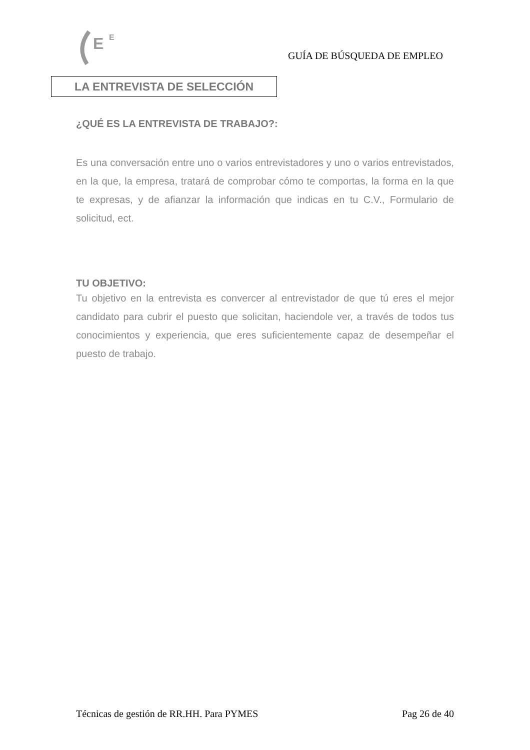E
E
GUÍA DE BÚSQUEDA DE EMPLEO
LA ENTREVISTA DE SELECCIÓN
¿QUÉ ES LA ENTREVISTA DE TRABAJO?:
Es una conversación entre uno o varios entrevistadores y uno o varios entrevistados, en la que, la empresa, tratará de comprobar cómo te comportas, la forma en la que te expresas, y de afianzar la información que indicas en tu C.V., Formulario de solicitud, ect.
TU OBJETIVO:
Tu objetivo en la entrevista es convercer al entrevistador de que tú eres el mejor candidato para cubrir el puesto que solicitan, haciendole ver, a través de todos tus conocimientos y experiencia, que eres suficientemente capaz de desempeñar el puesto de trabajo.
Técnicas de gestión de RR.HH. Para PYMES Pag 26 de 40